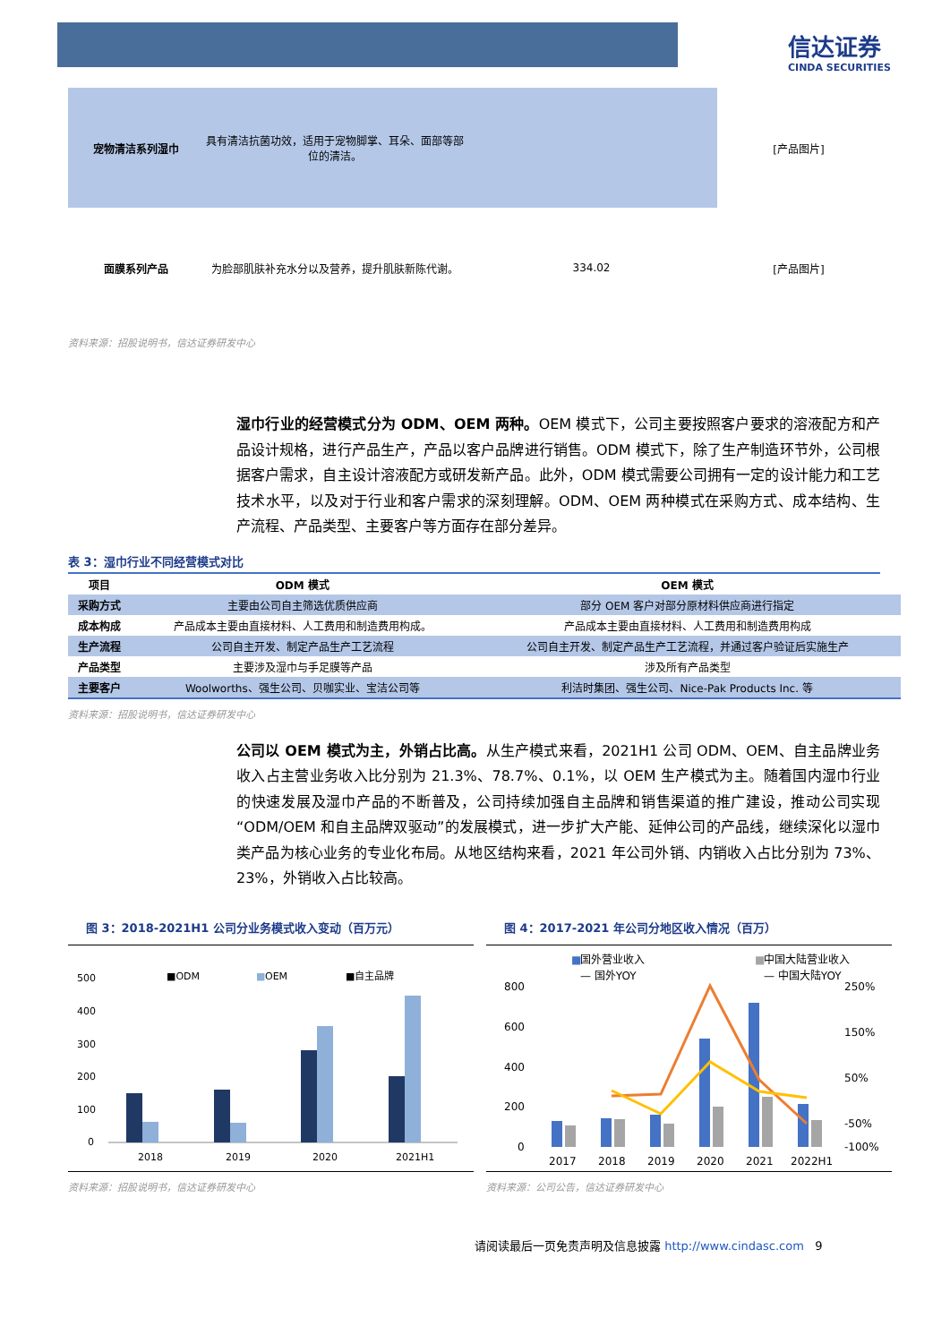信达证券
CINDA SECURITIES
| 宠物清洁系列湿巾 | 具有清洁抗菌功效，适用于宠物脚掌、耳朵、面部等部位的清洁。 | | [产品图片] |
| 面膜系列产品 | 为脸部肌肤补充水分以及营养，提升肌肤新陈代谢。 | 334.02 | [产品图片] |
资料来源：招股说明书，信达证券研发中心
湿巾行业的经营模式分为 ODM、OEM 两种。OEM 模式下，公司主要按照客户要求的溶液配方和产品设计规格，进行产品生产，产品以客户品牌进行销售。ODM 模式下，除了生产制造环节外，公司根据客户需求，自主设计溶液配方或研发新产品。此外，ODM 模式需要公司拥有一定的设计能力和工艺技术水平，以及对于行业和客户需求的深刻理解。ODM、OEM 两种模式在采购方式、成本结构、生产流程、产品类型、主要客户等方面存在部分差异。
表 3：湿巾行业不同经营模式对比
| 项目 | ODM 模式 | OEM 模式 |
| --- | --- | --- |
| 采购方式 | 主要由公司自主筛选优质供应商 | 部分 OEM 客户对部分原材料供应商进行指定 |
| 成本构成 | 产品成本主要由直接材料、人工费用和制造费用构成。 | 产品成本主要由直接材料、人工费用和制造费用构成 |
| 生产流程 | 公司自主开发、制定产品生产工艺流程 | 公司自主开发、制定产品生产工艺流程，并通过客户验证后实施生产 |
| 产品类型 | 主要涉及湿巾与手足膜等产品 | 涉及所有产品类型 |
| 主要客户 | Woolworths、强生公司、贝咖实业、宝洁公司等 | 利洁时集团、强生公司、Nice-Pak Products Inc. 等 |
资料来源：招股说明书，信达证券研发中心
公司以 OEM 模式为主，外销占比高。从生产模式来看，2021H1 公司 ODM、OEM、自主品牌业务收入占主营业务收入比分别为 21.3%、78.7%、0.1%，以 OEM 生产模式为主。随着国内湿巾行业的快速发展及湿巾产品的不断普及，公司持续加强自主品牌和销售渠道的推广建设，推动公司实现“ODM/OEM 和自主品牌双驱动”的发展模式，进一步扩大产能、延伸公司的产品线，继续深化以湿巾类产品为核心业务的专业化布局。从地区结构来看，2021 年公司外销、内销收入占比分别为 73%、23%，外销收入占比较高。
图 3：2018-2021H1 公司分业务模式收入变动（百万元）
■ODM
■
OEM
■自主品牌
500
400
300
200
100
0
2018
2019
2020
2021H1
资料来源：招股说明书，信达证券研发中心
图 4：2017-2021 年公司分地区收入情况（百万）
■
国外营业收入
■
中国大陆营业收入
— 国外YOY
— 中国大陆YOY
800
600
400
200
0
250%
150%
50%
-50%
-100%
2017
2018
2019
2020
2021
2022H1
资料来源：公司公告，信达证券研发中心
请阅读最后一页免责声明及信息披露 http://www.cindasc.com 9